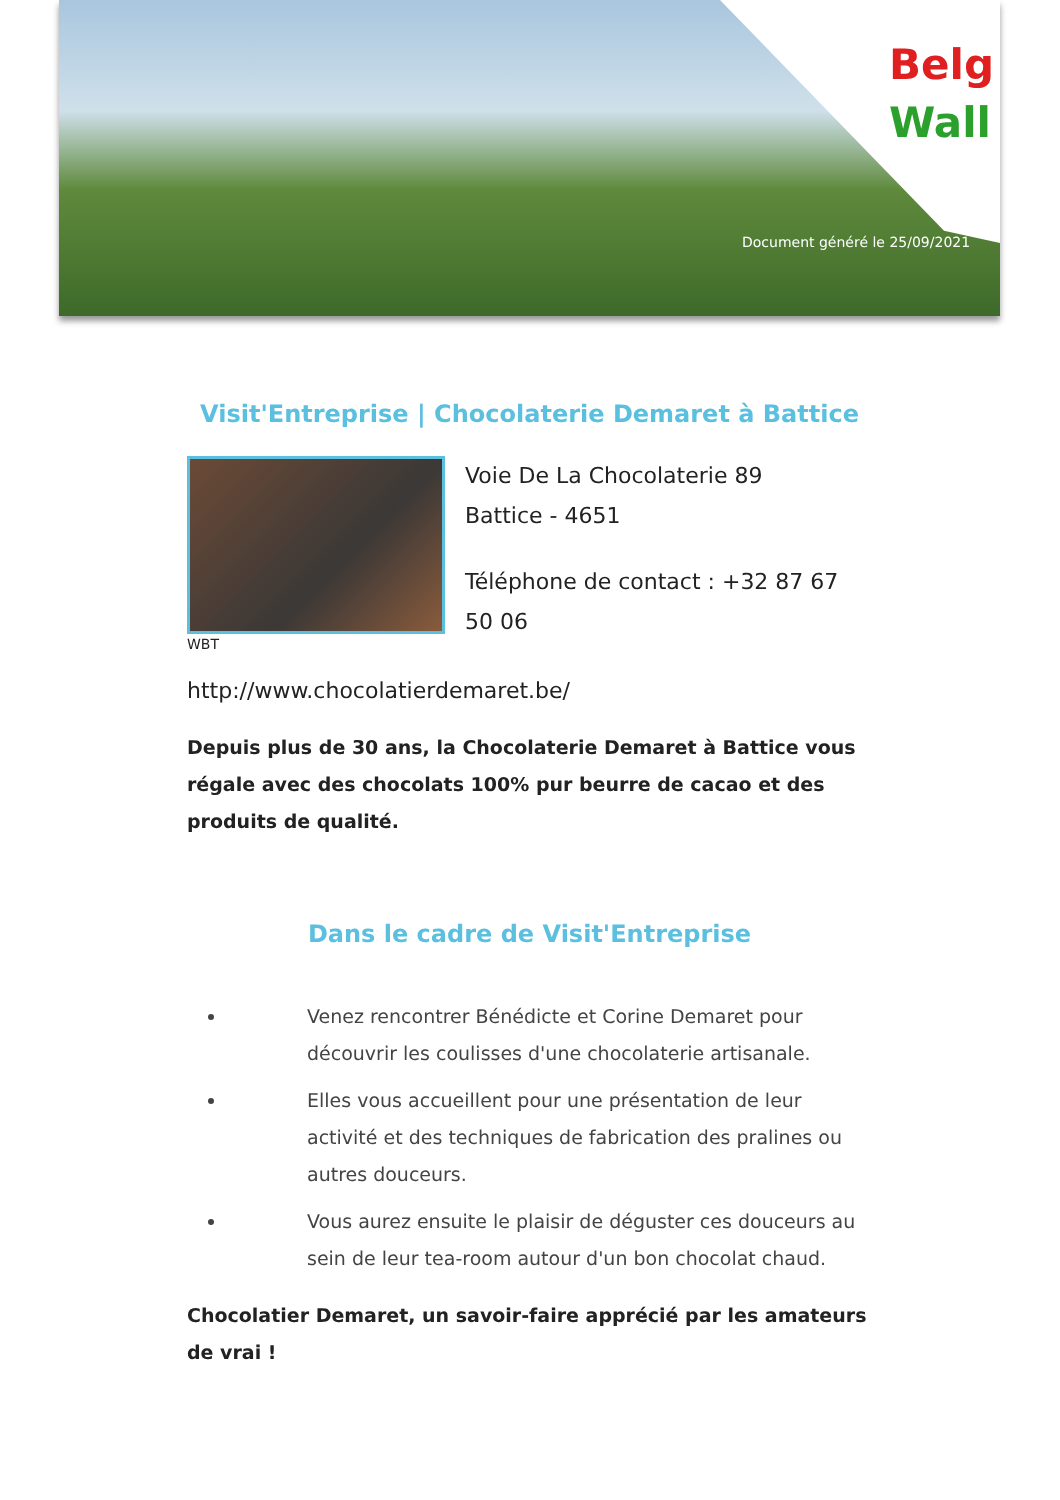Belg
Wall
Document généré le 25/09/2021
Visit'Entreprise | Chocolaterie Demaret à Battice
WBT
Voie De La Chocolaterie 89
Battice - 4651
Téléphone de contact : +32 87 67
50 06
http://www.chocolatierdemaret.be/
Depuis plus de 30 ans, la Chocolaterie Demaret à Battice vous régale avec des chocolats 100% pur beurre de cacao et des produits de qualité.
Dans le cadre de Visit'Entreprise
Venez rencontrer Bénédicte et Corine Demaret pour découvrir les coulisses d'une chocolaterie artisanale.
Elles vous accueillent pour une présentation de leur activité et des techniques de fabrication des pralines ou autres douceurs.
Vous aurez ensuite le plaisir de déguster ces douceurs au sein de leur tea-room autour d'un bon chocolat chaud.
Chocolatier Demaret, un savoir-faire apprécié par les amateurs de vrai !